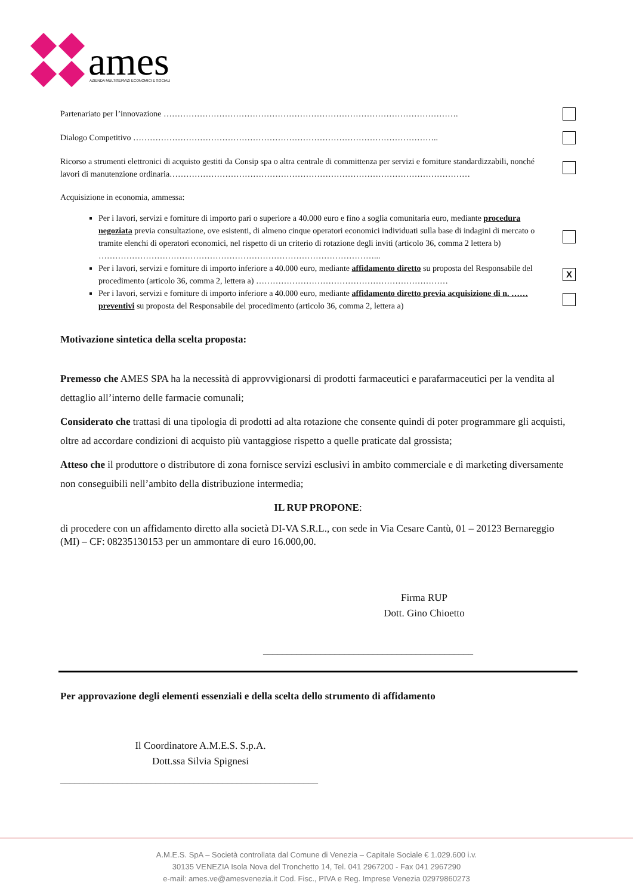ames
AZIENDA MULTISERVIZI ECONOMICI E SOCIALI
Partenariato per l’innovazione …………………………………………………………………………………………….
Dialogo Competitivo ………………………………………………………………………………………………..
Ricorso a strumenti elettronici di acquisto gestiti da Consip spa o altra centrale di committenza per servizi e forniture standardizzabili, nonché lavori di manutenzione ordinaria………………………………………………………………………………………………
Acquisizione in economia, ammessa:
Per i lavori, servizi e forniture di importo pari o superiore a 40.000 euro e fino a soglia comunitaria euro, mediante procedura negoziata previa consultazione, ove esistenti, di almeno cinque operatori economici individuati sulla base di indagini di mercato o tramite elenchi di operatori economici, nel rispetto di un criterio di rotazione degli inviti (articolo 36, comma 2 lettera b) ………………………………………………………………………………………...
Per i lavori, servizi e forniture di importo inferiore a 40.000 euro, mediante affidamento diretto su proposta del Responsabile del procedimento (articolo 36, comma 2, lettera a) …………………………………………………………… X
Per i lavori, servizi e forniture di importo inferiore a 40.000 euro, mediante affidamento diretto previa acquisizione di n. …… preventivi su proposta del Responsabile del procedimento (articolo 36, comma 2, lettera a)
Motivazione sintetica della scelta proposta:
Premesso che AMES SPA ha la necessità di approvvigionarsi di prodotti farmaceutici e parafarmaceutici per la vendita al dettaglio all’interno delle farmacie comunali;
Considerato che trattasi di una tipologia di prodotti ad alta rotazione che consente quindi di poter programmare gli acquisti, oltre ad accordare condizioni di acquisto più vantaggiose rispetto a quelle praticate dal grossista;
Atteso che il produttore o distributore di zona fornisce servizi esclusivi in ambito commerciale e di marketing diversamente non conseguibili nell’ambito della distribuzione intermedia;
IL RUP PROPONE:
di procedere con un affidamento diretto alla società DI-VA S.R.L., con sede in Via Cesare Cantù, 01 – 20123 Bernareggio (MI) – CF: 08235130153 per un ammontare di euro 16.000,00.
Firma RUP
Dott. Gino Chioetto
____________________________________________
Per approvazione degli elementi essenziali e della scelta dello strumento di affidamento
Il Coordinatore A.M.E.S. S.p.A.
Dott.ssa Silvia Spignesi
______________________________________________________
A.M.E.S. SpA – Società controllata dal Comune di Venezia – Capitale Sociale € 1.029.600 i.v.
30135 VENEZIA Isola Nova del Tronchetto 14, Tel. 041 2967200 - Fax 041 2967290
e-mail: ames.ve@amesvenezia.it Cod. Fisc., PIVA e Reg. Imprese Venezia 02979860273